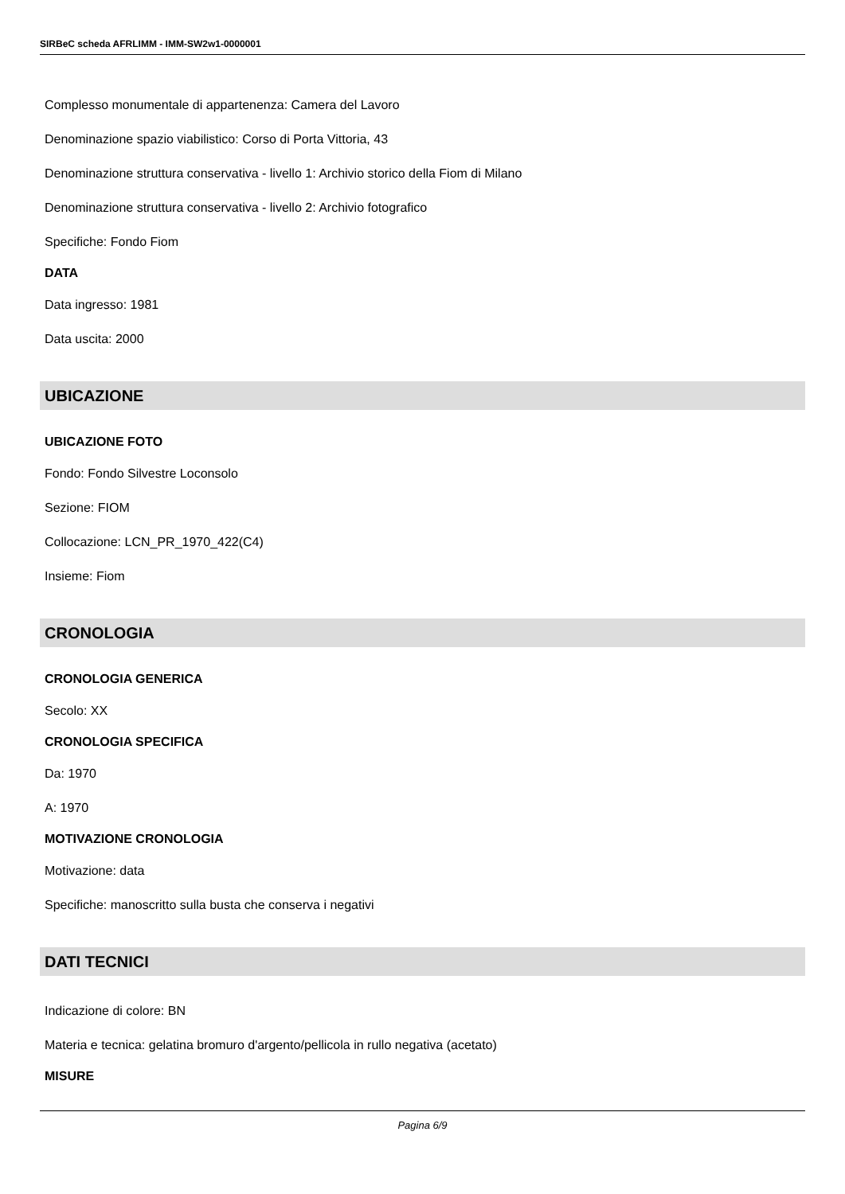SIRBeC scheda AFRLIMM - IMM-SW2w1-0000001
Complesso monumentale di appartenenza: Camera del Lavoro
Denominazione spazio viabilistico: Corso di Porta Vittoria, 43
Denominazione struttura conservativa - livello 1: Archivio storico della Fiom di Milano
Denominazione struttura conservativa - livello 2: Archivio fotografico
Specifiche: Fondo Fiom
DATA
Data ingresso: 1981
Data uscita: 2000
UBICAZIONE
UBICAZIONE FOTO
Fondo: Fondo Silvestre Loconsolo
Sezione: FIOM
Collocazione: LCN_PR_1970_422(C4)
Insieme: Fiom
CRONOLOGIA
CRONOLOGIA GENERICA
Secolo: XX
CRONOLOGIA SPECIFICA
Da: 1970
A: 1970
MOTIVAZIONE CRONOLOGIA
Motivazione: data
Specifiche: manoscritto sulla busta che conserva i negativi
DATI TECNICI
Indicazione di colore: BN
Materia e tecnica: gelatina bromuro d'argento/pellicola in rullo negativa (acetato)
MISURE
Pagina 6/9